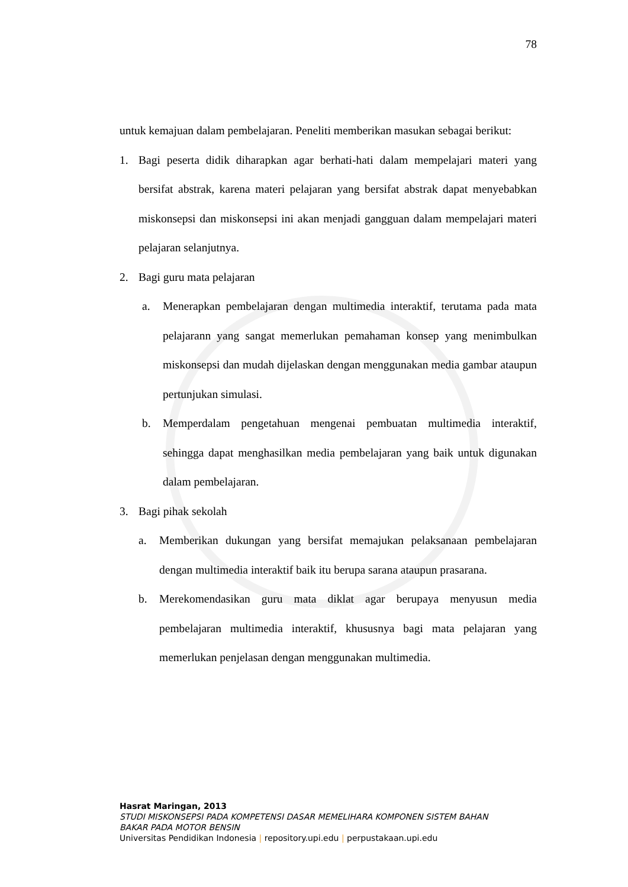78
untuk kemajuan dalam pembelajaran. Peneliti memberikan masukan sebagai berikut:
1. Bagi peserta didik diharapkan agar berhati-hati dalam mempelajari materi yang bersifat abstrak, karena materi pelajaran yang bersifat abstrak dapat menyebabkan miskonsepsi dan miskonsepsi ini akan menjadi gangguan dalam mempelajari materi pelajaran selanjutnya.
2. Bagi guru mata pelajaran
a. Menerapkan pembelajaran dengan multimedia interaktif, terutama pada mata pelajarann yang sangat memerlukan pemahaman konsep yang menimbulkan miskonsepsi dan mudah dijelaskan dengan menggunakan media gambar ataupun pertunjukan simulasi.
b. Memperdalam pengetahuan mengenai pembuatan multimedia interaktif, sehingga dapat menghasilkan media pembelajaran yang baik untuk digunakan dalam pembelajaran.
3. Bagi pihak sekolah
a. Memberikan dukungan yang bersifat memajukan pelaksanaan pembelajaran dengan multimedia interaktif baik itu berupa sarana ataupun prasarana.
b. Merekomendasikan guru mata diklat agar berupaya menyusun media pembelajaran multimedia interaktif, khususnya bagi mata pelajaran yang memerlukan penjelasan dengan menggunakan multimedia.
Hasrat Maringan, 2013
STUDI MISKONSEPSI PADA KOMPETENSI DASAR MEMELIHARA KOMPONEN SISTEM BAHAN
BAKAR PADA MOTOR BENSIN
Universitas Pendidikan Indonesia | repository.upi.edu | perpustakaan.upi.edu